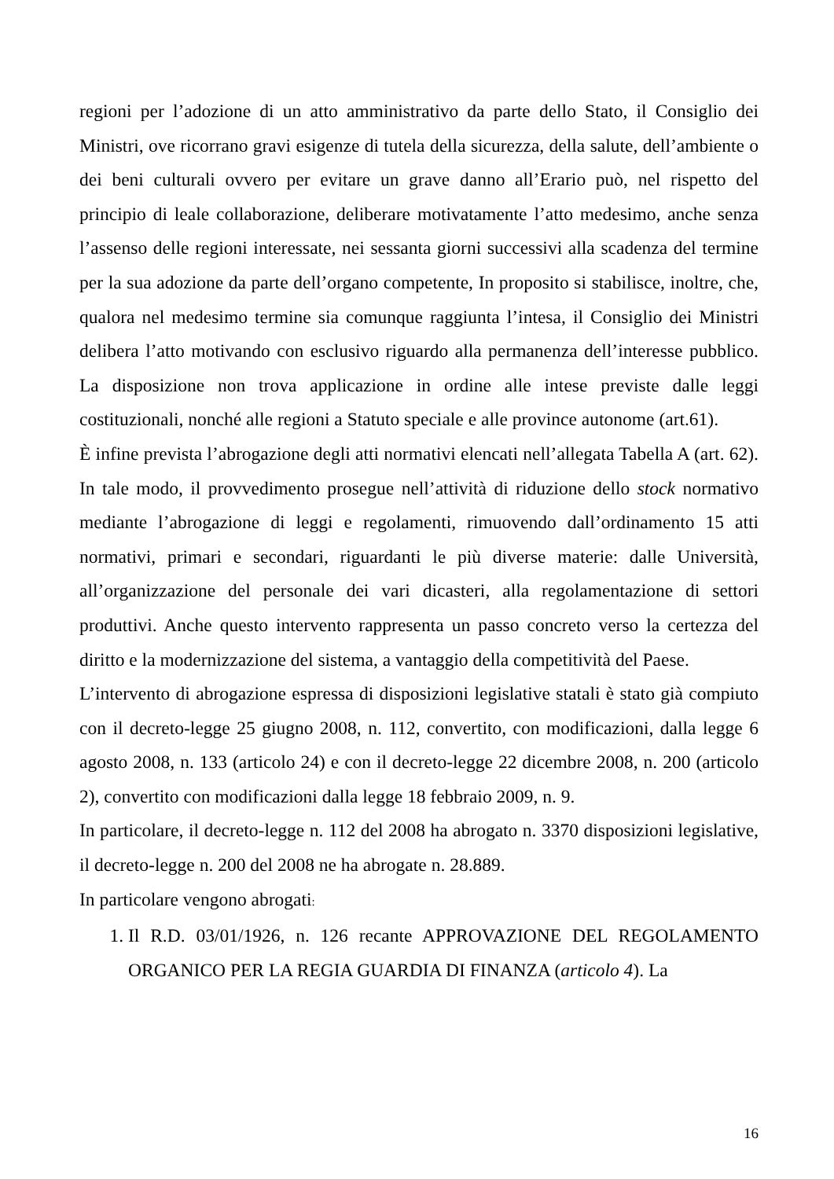regioni per l’adozione di un atto amministrativo da parte dello Stato, il Consiglio dei Ministri, ove ricorrano gravi esigenze di tutela della sicurezza, della salute, dell’ambiente o dei beni culturali ovvero per evitare un grave danno all’Erario può, nel rispetto del principio di leale collaborazione, deliberare motivatamente l’atto medesimo, anche senza l’assenso delle regioni interessate, nei sessanta giorni successivi alla scadenza del termine per la sua adozione da parte dell’organo competente, In proposito si stabilisce, inoltre, che, qualora nel medesimo termine sia comunque raggiunta l’intesa, il Consiglio dei Ministri delibera l’atto motivando con esclusivo riguardo alla permanenza dell’interesse pubblico. La disposizione non trova applicazione in ordine alle intese previste dalle leggi costituzionali, nonché alle regioni a Statuto speciale e alle province autonome (art.61).
È infine prevista l’abrogazione degli atti normativi elencati nell’allegata Tabella A (art. 62). In tale modo, il provvedimento prosegue nell’attività di riduzione dello stock normativo mediante l’abrogazione di leggi e regolamenti, rimuovendo dall’ordinamento 15 atti normativi, primari e secondari, riguardanti le più diverse materie: dalle Università, all’organizzazione del personale dei vari dicasteri, alla regolamentazione di settori produttivi. Anche questo intervento rappresenta un passo concreto verso la certezza del diritto e la modernizzazione del sistema, a vantaggio della competitività del Paese.
L’intervento di abrogazione espressa di disposizioni legislative statali è stato già compiuto con il decreto-legge 25 giugno 2008, n. 112, convertito, con modificazioni, dalla legge 6 agosto 2008, n. 133 (articolo 24) e con il decreto-legge 22 dicembre 2008, n. 200 (articolo 2), convertito con modificazioni dalla legge 18 febbraio 2009, n. 9.
In particolare, il decreto-legge n. 112 del 2008 ha abrogato n. 3370 disposizioni legislative, il decreto-legge n. 200 del 2008 ne ha abrogate n. 28.889.
In particolare vengono abrogati:
1. Il R.D. 03/01/1926, n. 126 recante APPROVAZIONE DEL REGOLAMENTO ORGANICO PER LA REGIA GUARDIA DI FINANZA (articolo 4). La
16